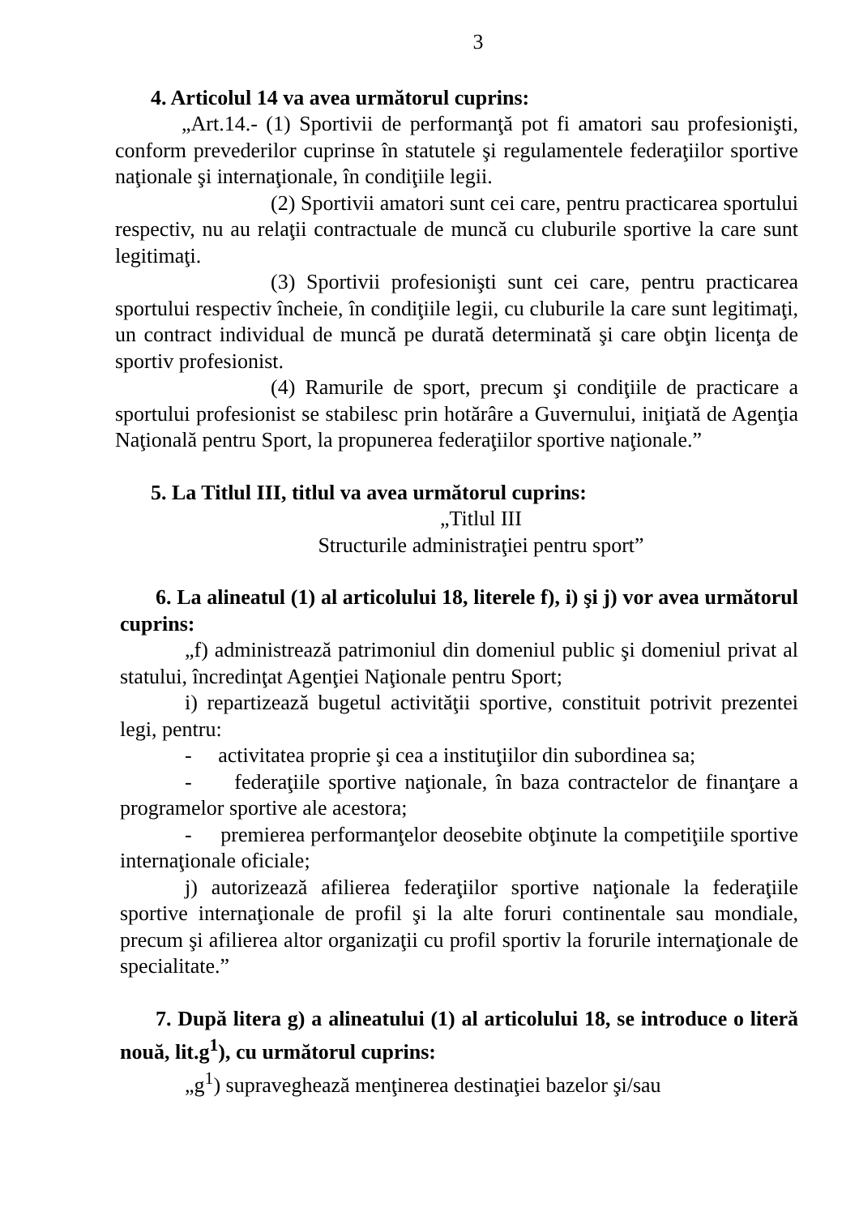3
4. Articolul 14 va avea următorul cuprins:
„Art.14.- (1) Sportivii de performanţă pot fi amatori sau profesionişti, conform prevederilor cuprinse în statutele şi regulamentele federaţiilor sportive naţionale şi internaţionale, în condiţiile legii.
(2) Sportivii amatori sunt cei care, pentru practicarea sportului respectiv, nu au relaţii contractuale de muncă cu cluburile sportive la care sunt legitimaţi.
(3) Sportivii profesionişti sunt cei care, pentru practicarea sportului respectiv încheie, în condiţiile legii, cu cluburile la care sunt legitimaţi, un contract individual de muncă pe durată determinată şi care obţin licenţa de sportiv profesionist.
(4) Ramurile de sport, precum şi condiţiile de practicare a sportului profesionist se stabilesc prin hotărâre a Guvernului, iniţiată de Agenţia Naţională pentru Sport, la propunerea federaţiilor sportive naţionale.”
5. La Titlul III, titlul va avea următorul cuprins:
„Titlul III
Structurile administraţiei pentru sport”
6. La alineatul (1) al articolului 18, literele f), i) şi j) vor avea următorul cuprins:
„f) administrează patrimoniul din domeniul public şi domeniul privat al statului, încredinţat Agenţiei Naţionale pentru Sport;
i) repartizează bugetul activităţii sportive, constituit potrivit prezentei legi, pentru:
- activitatea proprie şi cea a instituţiilor din subordinea sa;
- federaţiile sportive naţionale, în baza contractelor de finanţare a programelor sportive ale acestora;
- premierea performanţelor deosebite obţinute la competiţiile sportive internaţionale oficiale;
j) autorizează afilierea federaţiilor sportive naţionale la federaţiile sportive internaţionale de profil şi la alte foruri continentale sau mondiale, precum şi afilierea altor organizaţii cu profil sportiv la forurile internaţionale de specialitate.”
7. După litera g) a alineatului (1) al articolului 18, se introduce o literă nouă, lit.g<sup>1</sup>), cu următorul cuprins:
„g<sup>1</sup>) supraveghează menţinerea destinaţiei bazelor şi/sau